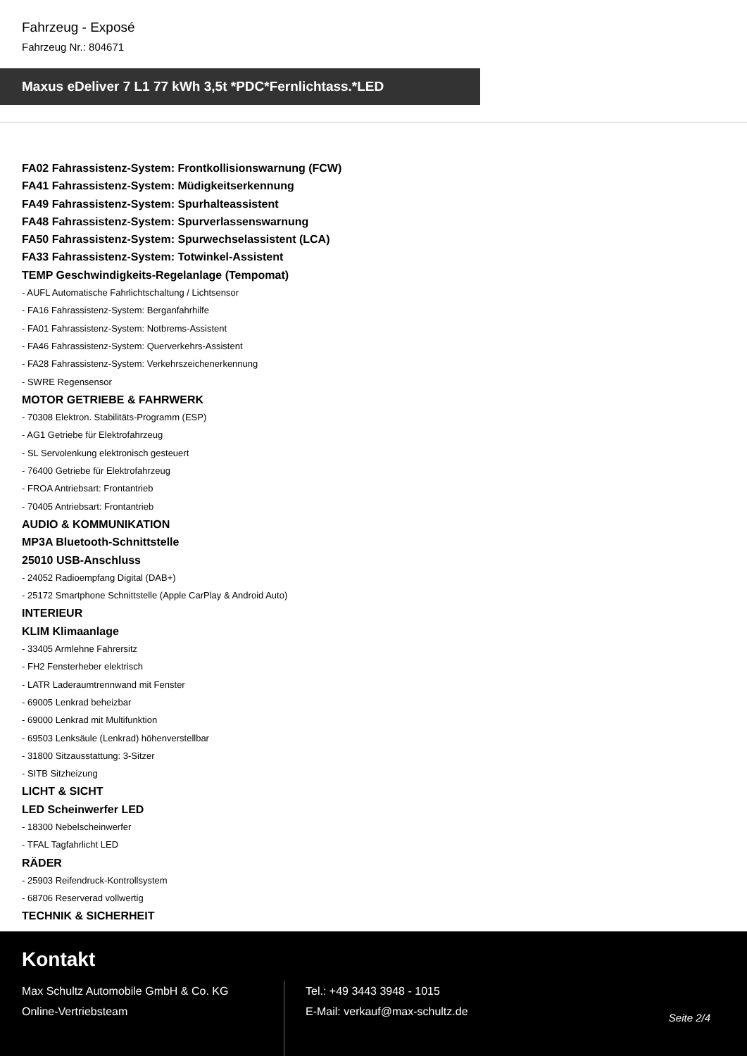Fahrzeug - Exposé
Fahrzeug Nr.: 804671
Maxus eDeliver 7 L1 77 kWh 3,5t *PDC*Fernlichtass.*LED
FA02 Fahrassistenz-System: Frontkollisionswarnung (FCW)
FA41 Fahrassistenz-System: Müdigkeitserkennung
FA49 Fahrassistenz-System: Spurhalteassistent
FA48 Fahrassistenz-System: Spurverlassenswarnung
FA50 Fahrassistenz-System: Spurwechselassistent (LCA)
FA33 Fahrassistenz-System: Totwinkel-Assistent
TEMP Geschwindigkeits-Regelanlage (Tempomat)
- AUFL Automatische Fahrlichtschaltung / Lichtsensor
- FA16 Fahrassistenz-System: Berganfahrhilfe
- FA01 Fahrassistenz-System: Notbrems-Assistent
- FA46 Fahrassistenz-System: Querverkehrs-Assistent
- FA28 Fahrassistenz-System: Verkehrszeichenerkennung
- SWRE Regensensor
MOTOR GETRIEBE & FAHRWERK
- 70308 Elektron. Stabilitäts-Programm (ESP)
- AG1 Getriebe für Elektrofahrzeug
- SL Servolenkung elektronisch gesteuert
- 76400 Getriebe für Elektrofahrzeug
- FROA Antriebsart: Frontantrieb
- 70405 Antriebsart: Frontantrieb
AUDIO & KOMMUNIKATION
MP3A Bluetooth-Schnittstelle
25010 USB-Anschluss
- 24052 Radioempfang Digital (DAB+)
- 25172 Smartphone Schnittstelle (Apple CarPlay & Android Auto)
INTERIEUR
KLIM Klimaanlage
- 33405 Armlehne Fahrersitz
- FH2 Fensterheber elektrisch
- LATR Laderaumtrennwand mit Fenster
- 69005 Lenkrad beheizbar
- 69000 Lenkrad mit Multifunktion
- 69503 Lenksäule (Lenkrad) höhenverstellbar
- 31800 Sitzausstattung: 3-Sitzer
- SITB Sitzheizung
LICHT & SICHT
LED Scheinwerfer LED
- 18300 Nebelscheinwerfer
- TFAL Tagfahrlicht LED
RÄDER
- 25903 Reifendruck-Kontrollsystem
- 68706 Reserverad vollwertig
TECHNIK & SICHERHEIT
Kontakt
Max Schultz Automobile GmbH & Co. KG
Online-Vertriebsteam
Tel.: +49 3443 3948 - 1015
E-Mail: verkauf@max-schultz.de
Seite 2/4